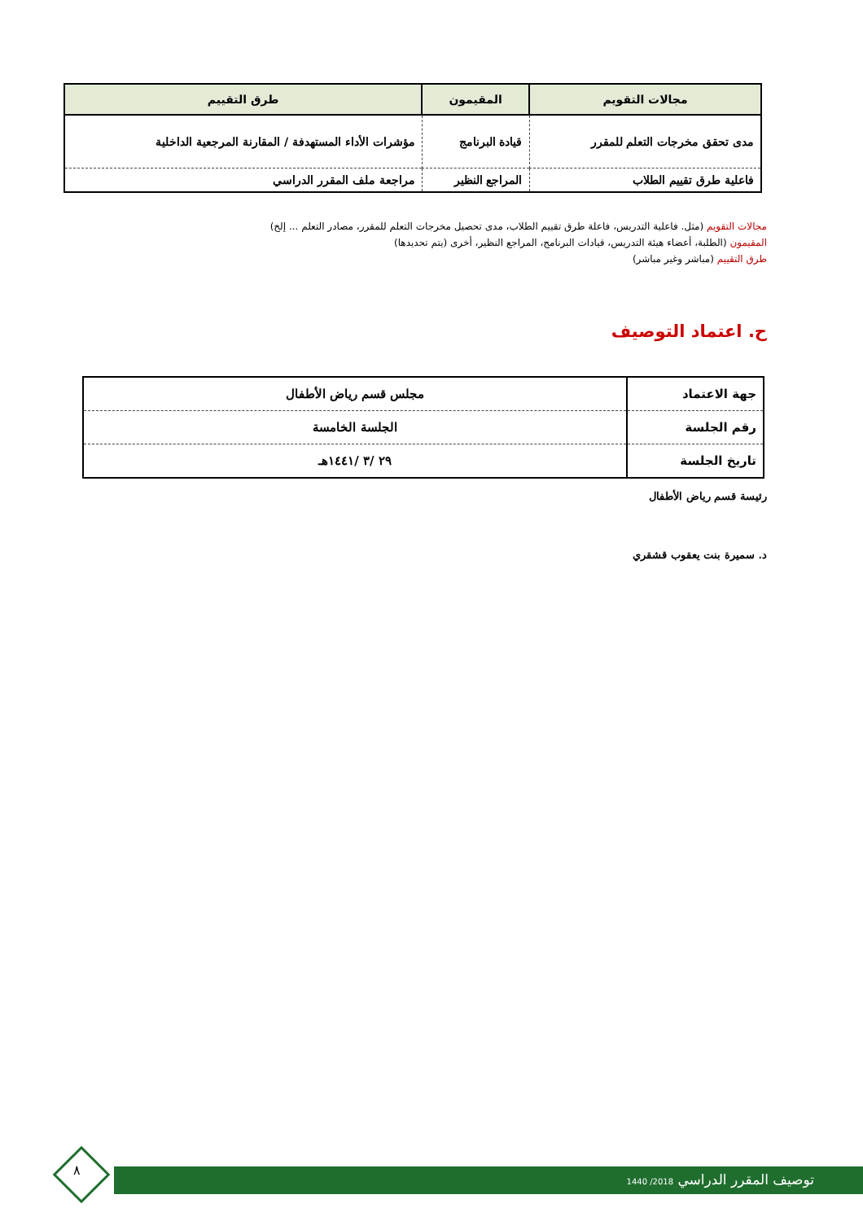| مجالات التقويم | المقيمون | طرق التقييم |
| --- | --- | --- |
| مدى تحقق مخرجات التعلم للمقرر | قيادة البرنامج | مؤشرات الأداء المستهدفة / المقارنة المرجعية الداخلية |
| فاعلية طرق تقييم الطلاب | المراجع النظير | مراجعة ملف المقرر الدراسي |
مجالات التقويم (مثل. فاعلية التدريس، فاعلة طرق تقييم الطلاب، مدى تحصيل مخرجات التعلم للمقرر، مصادر التعلم ... إلخ)
المقيمون (الطلبة، أعضاء هيئة التدريس، قيادات البرنامج، المراجع النظير، أخرى (يتم تحديدها)
طرق التقييم (مباشر وغير مباشر)
ح. اعتماد التوصيف
| جهة الاعتماد | مجلس قسم رياض الأطفال |
| رقم الجلسة | الجلسة الخامسة |
| تاريخ الجلسة | ٢٩ /٣ /١٤٤١هـ |
رئيسة قسم رياض الأطفال
د. سميرة بنت يعقوب قشقري
توصيف المقرر الدراسي 2018/ 1440
٨